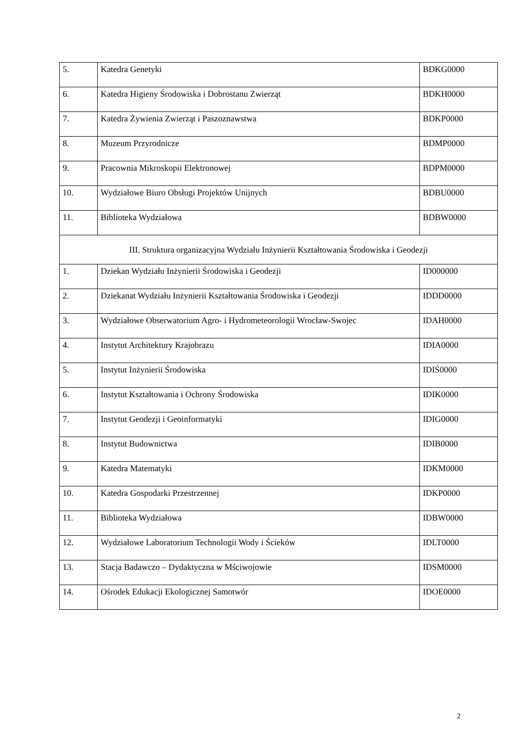| 5. | Katedra Genetyki | BDKG0000 |
| 6. | Katedra Higieny Środowiska i Dobrostanu Zwierząt | BDKH0000 |
| 7. | Katedra Żywienia Zwierząt i Paszoznawstwa | BDKP0000 |
| 8. | Muzeum Przyrodnicze | BDMP0000 |
| 9. | Pracownia Mikroskopii Elektronowej | BDPM0000 |
| 10. | Wydziałowe Biuro Obsługi Projektów Unijnych | BDBU0000 |
| 11. | Biblioteka Wydziałowa | BDBW0000 |
| III. Struktura organizacyjna Wydziału Inżynierii Kształtowania Środowiska i Geodezji | | |
| 1. | Dziekan Wydziału Inżynierii Środowiska i Geodezji | ID000000 |
| 2. | Dziekanat Wydziału Inżynierii Kształtowania Środowiska i Geodezji | IDDD0000 |
| 3. | Wydziałowe Obserwatorium Agro- i Hydrometeorologii Wrocław-Swojec | IDAH0000 |
| 4. | Instytut Architektury Krajobrazu | IDIA0000 |
| 5. | Instytut Inżynierii Środowiska | IDIŚ0000 |
| 6. | Instytut Kształtowania i Ochrony Środowiska | IDIK0000 |
| 7. | Instytut Geodezji i Geoinformatyki | IDIG0000 |
| 8. | Instytut Budownictwa | IDIB0000 |
| 9. | Katedra Matematyki | IDKM0000 |
| 10. | Katedra Gospodarki Przestrzennej | IDKP0000 |
| 11. | Biblioteka Wydziałowa | IDBW0000 |
| 12. | Wydziałowe Laboratorium Technologii Wody i Ścieków | IDLT0000 |
| 13. | Stacja Badawczo – Dydaktyczna w Mściwojowie | IDSM0000 |
| 14. | Ośrodek Edukacji Ekologicznej Samotwór | IDOE0000 |
2